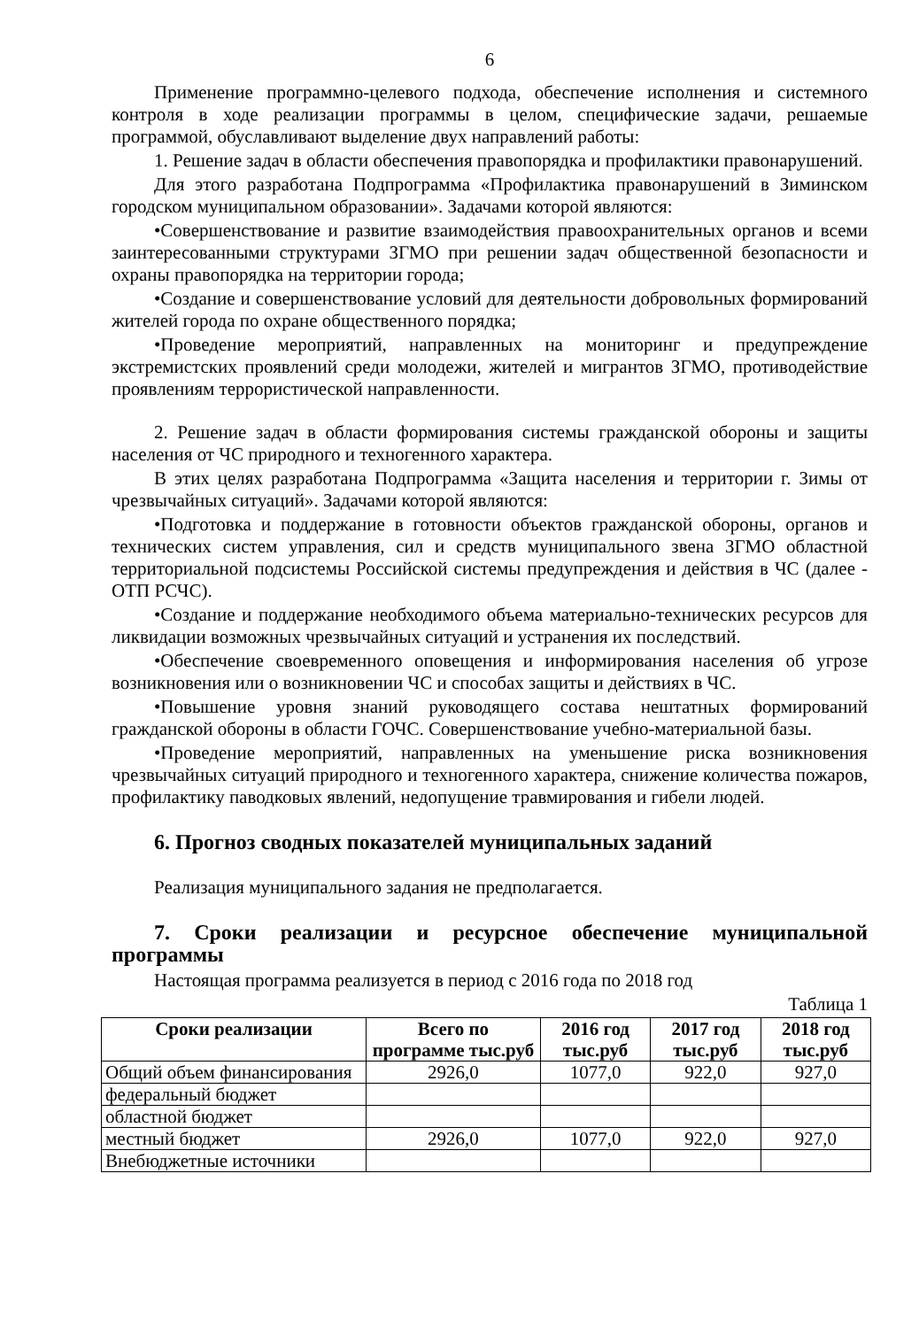6
Применение программно-целевого подхода, обеспечение исполнения и системного контроля в ходе реализации программы в целом, специфические задачи, решаемые программой, обуславливают выделение двух направлений работы:
1. Решение задач в области обеспечения правопорядка и профилактики правонарушений.
Для этого разработана Подпрограмма «Профилактика правонарушений в Зиминском городском муниципальном образовании». Задачами которой являются:
•Совершенствование и развитие взаимодействия правоохранительных органов и всеми заинтересованными структурами ЗГМО при решении задач общественной безопасности и охраны правопорядка на территории города;
•Создание и совершенствование условий для деятельности добровольных формирований жителей города по охране общественного порядка;
•Проведение мероприятий, направленных на мониторинг и предупреждение экстремистских проявлений среди молодежи, жителей и мигрантов ЗГМО, противодействие проявлениям террористической направленности.
2. Решение задач в области формирования системы гражданской обороны и защиты населения от ЧС природного и техногенного характера.
В этих целях разработана Подпрограмма «Защита населения и территории г. Зимы от чрезвычайных ситуаций». Задачами которой являются:
•Подготовка и поддержание в готовности объектов гражданской обороны, органов и технических систем управления, сил и средств муниципального звена ЗГМО областной территориальной подсистемы Российской системы предупреждения и действия в ЧС (далее - ОТП РСЧС).
•Создание и поддержание необходимого объема материально-технических ресурсов для ликвидации возможных чрезвычайных ситуаций и устранения их последствий.
•Обеспечение своевременного оповещения и информирования населения об угрозе возникновения или о возникновении ЧС и способах защиты и действиях в ЧС.
•Повышение уровня знаний руководящего состава нештатных формирований гражданской обороны в области ГОЧС. Совершенствование учебно-материальной базы.
•Проведение мероприятий, направленных на уменьшение риска возникновения чрезвычайных ситуаций природного и техногенного характера, снижение количества пожаров, профилактику паводковых явлений, недопущение травмирования и гибели людей.
6. Прогноз сводных показателей муниципальных заданий
Реализация муниципального задания не предполагается.
7. Сроки реализации и ресурсное обеспечение муниципальной программы
Настоящая программа реализуется в период с 2016 года по 2018 год
Таблица 1
| Сроки реализации | Всего по программе тыс.руб | 2016 год тыс.руб | 2017 год тыс.руб | 2018 год тыс.руб |
| --- | --- | --- | --- | --- |
| Общий объем финансирования | 2926,0 | 1077,0 | 922,0 | 927,0 |
| федеральный бюджет | | | | |
| областной бюджет | | | | |
| местный бюджет | 2926,0 | 1077,0 | 922,0 | 927,0 |
| Внебюджетные источники | | | | |